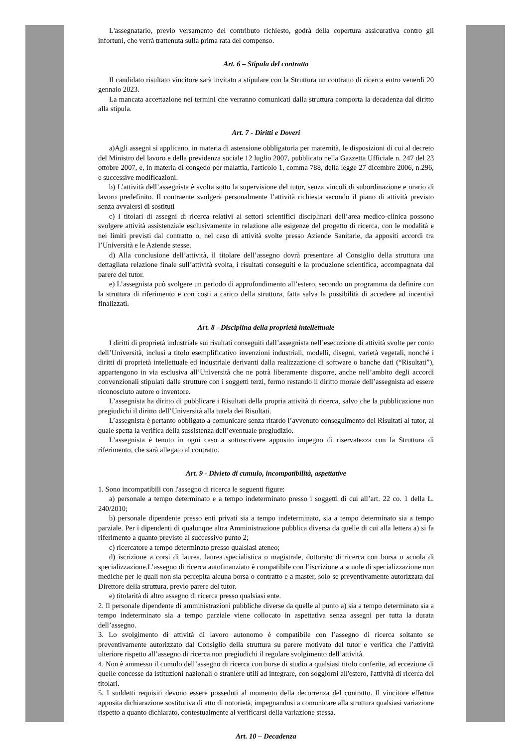L'assegnatario, previo versamento del contributo richiesto, godrà della copertura assicurativa contro gli infortuni, che verrà trattenuta sulla prima rata del compenso.
Art. 6 – Stipula del contratto
Il candidato risultato vincitore sarà invitato a stipulare con la Struttura un contratto di ricerca entro venerdì 20 gennaio 2023.
La mancata accettazione nei termini che verranno comunicati dalla struttura comporta la decadenza dal diritto alla stipula.
Art. 7 - Diritti e Doveri
a)Agli assegni si applicano, in materia di astensione obbligatoria per maternità, le disposizioni di cui al decreto del Ministro del lavoro e della previdenza sociale 12 luglio 2007, pubblicato nella Gazzetta Ufficiale n. 247 del 23 ottobre 2007, e, in materia di congedo per malattia, l'articolo 1, comma 788, della legge 27 dicembre 2006, n.296, e successive modificazioni.
b) L’attività dell’assegnista è svolta sotto la supervisione del tutor, senza vincoli di subordinazione e orario di lavoro predefinito. Il contraente svolgerà personalmente l’attività richiesta secondo il piano di attività previsto senza avvalersi di sostituti
c) I titolari di assegni di ricerca relativi ai settori scientifici disciplinari dell’area medico-clinica possono svolgere attività assistenziale esclusivamente in relazione alle esigenze del progetto di ricerca, con le modalità e nei limiti previsti dal contratto o, nel caso di attività svolte presso Aziende Sanitarie, da appositi accordi tra l’Università e le Aziende stesse.
d) Alla conclusione dell’attività, il titolare dell’assegno dovrà presentare al Consiglio della struttura una dettagliata relazione finale sull’attività svolta, i risultati conseguiti e la produzione scientifica, accompagnata dal parere del tutor.
e) L’assegnista può svolgere un periodo di approfondimento all’estero, secondo un programma da definire con la struttura di riferimento e con costi a carico della struttura, fatta salva la possibilità di accedere ad incentivi finalizzati.
Art. 8 - Disciplina della proprietà intellettuale
I diritti di proprietà industriale sui risultati conseguiti dall’assegnista nell’esecuzione di attività svolte per conto dell’Università, inclusi a titolo esemplificativo invenzioni industriali, modelli, disegni, varietà vegetali, nonché i diritti di proprietà intellettuale ed industriale derivanti dalla realizzazione di software o banche dati (“Risultati”), appartengono in via esclusiva all’Università che ne potrà liberamente disporre, anche nell’ambito degli accordi convenzionali stipulati dalle strutture con i soggetti terzi, fermo restando il diritto morale dell’assegnista ad essere riconosciuto autore o inventore.
L’assegnista ha diritto di pubblicare i Risultati della propria attività di ricerca, salvo che la pubblicazione non pregiudichi il diritto dell’Università alla tutela dei Risultati.
L’assegnista è pertanto obbligato a comunicare senza ritardo l’avvenuto conseguimento dei Risultati al tutor, al quale spetta la verifica della sussistenza dell’eventuale pregiudizio.
L’assegnista è tenuto in ogni caso a sottoscrivere apposito impegno di riservatezza con la Struttura di riferimento, che sarà allegato al contratto.
Art. 9 - Divieto di cumulo, incompatibilità, aspettative
1. Sono incompatibili con l'assegno di ricerca le seguenti figure:
a) personale a tempo determinato e a tempo indeterminato presso i soggetti di cui all’art. 22 co. 1 della L. 240/2010;
b) personale dipendente presso enti privati sia a tempo indeterminato, sia a tempo determinato sia a tempo parziale. Per i dipendenti di qualunque altra Amministrazione pubblica diversa da quelle di cui alla lettera a) si fa riferimento a quanto previsto al successivo punto 2;
c) ricercatore a tempo determinato presso qualsiasi ateneo;
d) iscrizione a corsi di laurea, laurea specialistica o magistrale, dottorato di ricerca con borsa o scuola di specializzazione.L’assegno di ricerca autofinanziato è compatibile con l’iscrizione a scuole di specializzazione non mediche per le quali non sia percepita alcuna borsa o contratto e a master, solo se preventivamente autorizzata dal Direttore della struttura, previo parere del tutor.
e) titolarità di altro assegno di ricerca presso qualsiasi ente.
2. Il personale dipendente di amministrazioni pubbliche diverse da quelle al punto a) sia a tempo determinato sia a tempo indeterminato sia a tempo parziale viene collocato in aspettativa senza assegni per tutta la durata dell’assegno.
3. Lo svolgimento di attività di lavoro autonomo è compatibile con l’assegno di ricerca soltanto se preventivamente autorizzato dal Consiglio della struttura su parere motivato del tutor e verifica che l’attività ulteriore rispetto all’assegno di ricerca non pregiudichi il regolare svolgimento dell’attività.
4. Non è ammesso il cumulo dell’assegno di ricerca con borse di studio a qualsiasi titolo conferite, ad eccezione di quelle concesse da istituzioni nazionali o straniere utili ad integrare, con soggiorni all'estero, l'attività di ricerca dei titolari.
5. I suddetti requisiti devono essere posseduti al momento della decorrenza del contratto. Il vincitore effettua apposita dichiarazione sostitutiva di atto di notorietà, impegnandosi a comunicare alla struttura qualsiasi variazione rispetto a quanto dichiarato, contestualmente al verificarsi della variazione stessa.
Art. 10 – Decadenza